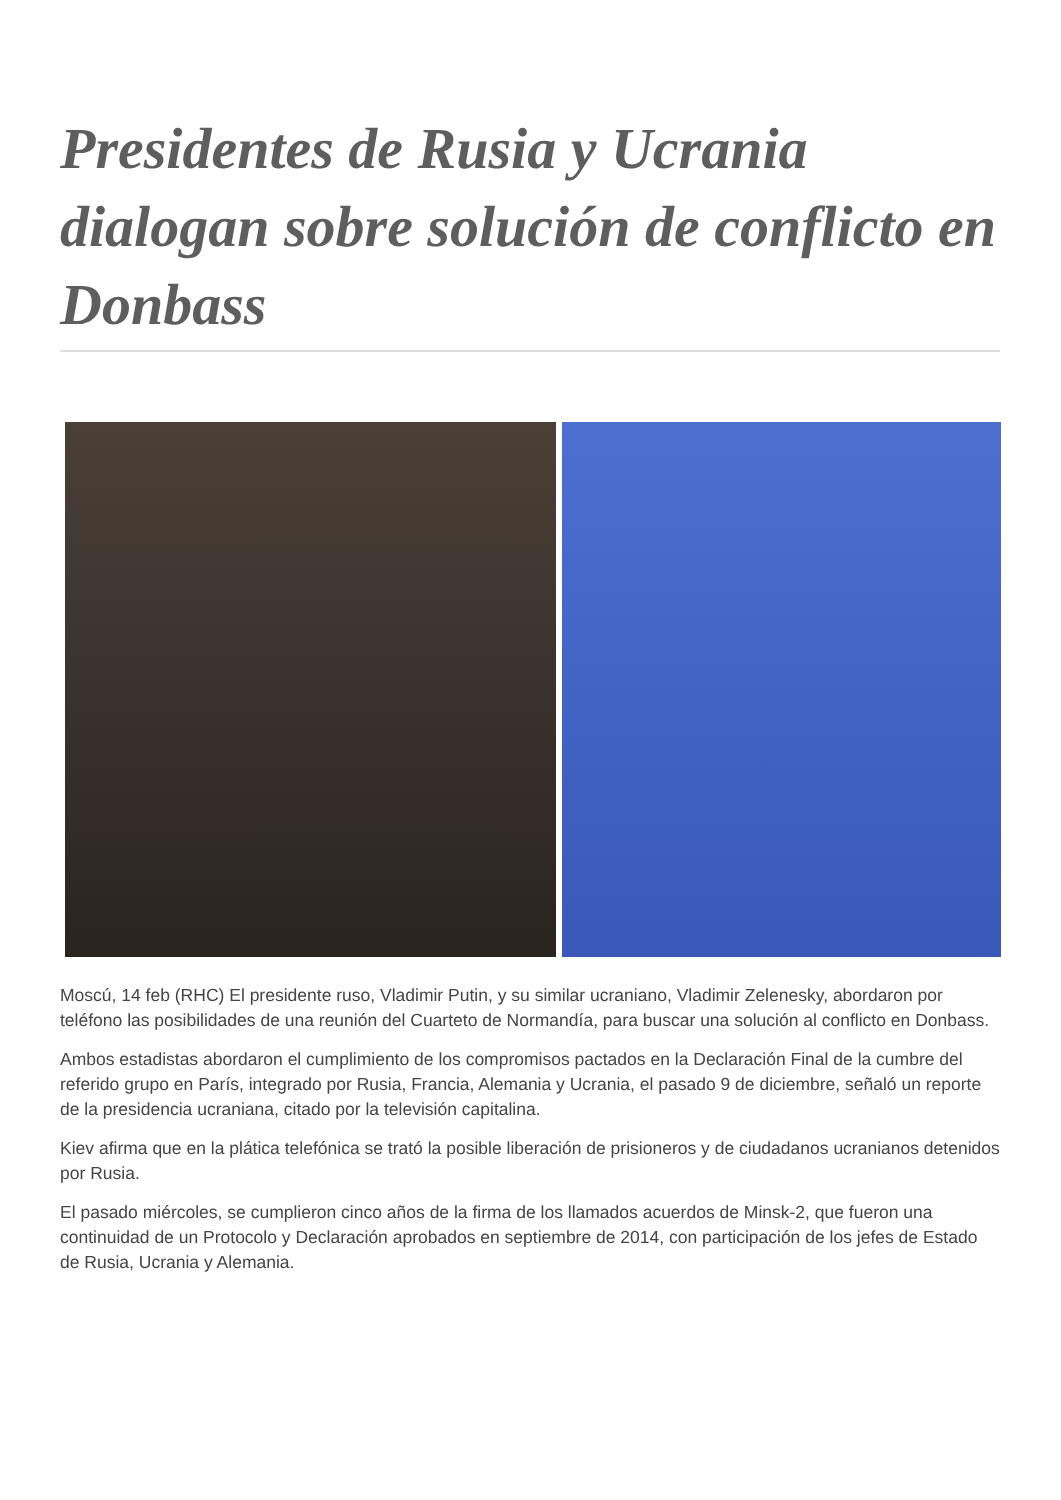Presidentes de Rusia y Ucrania dialogan sobre solución de conflicto en Donbass
Moscú, 14 feb (RHC) El presidente ruso, Vladimir Putin, y su similar ucraniano, Vladimir Zelenesky, abordaron por teléfono las posibilidades de una reunión del Cuarteto de Normandía, para buscar una solución al conflicto en Donbass.
Ambos estadistas abordaron el cumplimiento de los compromisos pactados en la Declaración Final de la cumbre del referido grupo en París, integrado por Rusia, Francia, Alemania y Ucrania, el pasado 9 de diciembre, señaló un reporte de la presidencia ucraniana, citado por la televisión capitalina.
Kiev afirma que en la plática telefónica se trató la posible liberación de prisioneros y de ciudadanos ucranianos detenidos por Rusia.
El pasado miércoles, se cumplieron cinco años de la firma de los llamados acuerdos de Minsk-2, que fueron una continuidad de un Protocolo y Declaración aprobados en septiembre de 2014, con participación de los jefes de Estado de Rusia, Ucrania y Alemania.